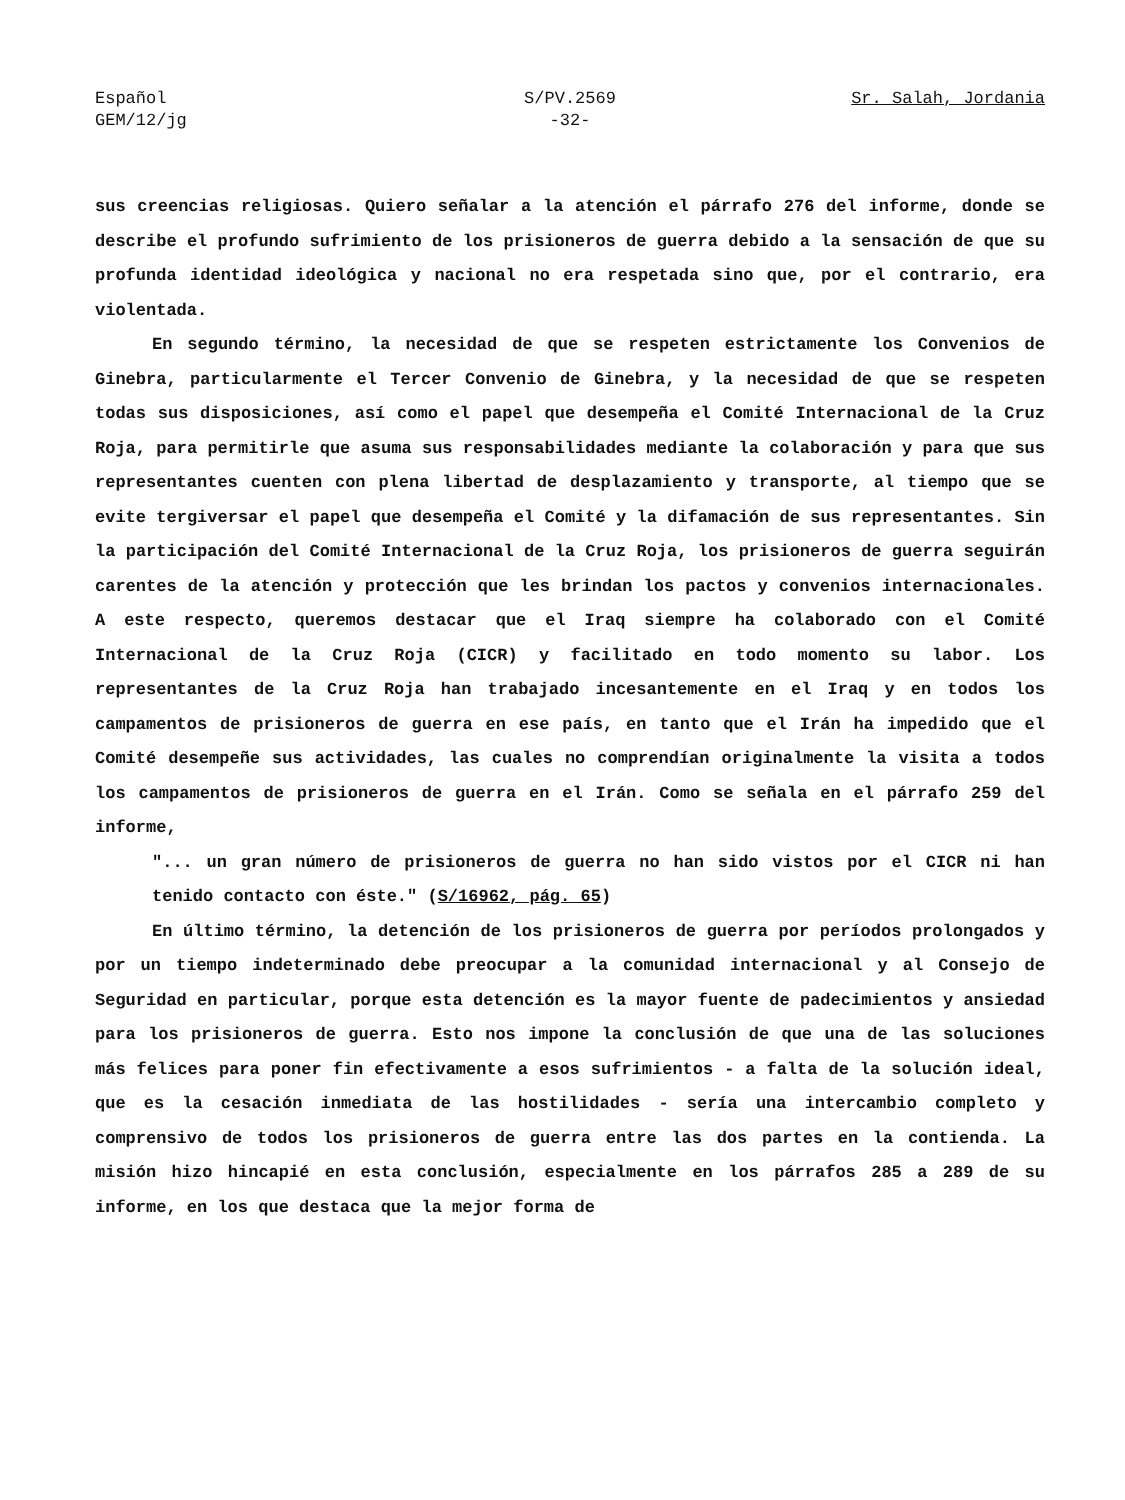Español
GEM/12/jg
S/PV.2569
-32-
Sr. Salah, Jordania
sus creencias religiosas. Quiero señalar a la atención el párrafo 276 del informe, donde se describe el profundo sufrimiento de los prisioneros de guerra debido a la sensación de que su profunda identidad ideológica y nacional no era respetada sino que, por el contrario, era violentada.
En segundo término, la necesidad de que se respeten estrictamente los Convenios de Ginebra, particularmente el Tercer Convenio de Ginebra, y la necesidad de que se respeten todas sus disposiciones, así como el papel que desempeña el Comité Internacional de la Cruz Roja, para permitirle que asuma sus responsabilidades mediante la colaboración y para que sus representantes cuenten con plena libertad de desplazamiento y transporte, al tiempo que se evite tergiversar el papel que desempeña el Comité y la difamación de sus representantes. Sin la participación del Comité Internacional de la Cruz Roja, los prisioneros de guerra seguirán carentes de la atención y protección que les brindan los pactos y convenios internacionales. A este respecto, queremos destacar que el Iraq siempre ha colaborado con el Comité Internacional de la Cruz Roja (CICR) y facilitado en todo momento su labor. Los representantes de la Cruz Roja han trabajado incesantemente en el Iraq y en todos los campamentos de prisioneros de guerra en ese país, en tanto que el Irán ha impedido que el Comité desempeñe sus actividades, las cuales no comprendían originalmente la visita a todos los campamentos de prisioneros de guerra en el Irán. Como se señala en el párrafo 259 del informe,
"... un gran número de prisioneros de guerra no han sido vistos por el CICR ni han tenido contacto con éste." (S/16962, pág. 65)
En último término, la detención de los prisioneros de guerra por períodos prolongados y por un tiempo indeterminado debe preocupar a la comunidad internacional y al Consejo de Seguridad en particular, porque esta detención es la mayor fuente de padecimientos y ansiedad para los prisioneros de guerra. Esto nos impone la conclusión de que una de las soluciones más felices para poner fin efectivamente a esos sufrimientos - a falta de la solución ideal, que es la cesación inmediata de las hostilidades - sería una intercambio completo y comprensivo de todos los prisioneros de guerra entre las dos partes en la contienda. La misión hizo hincapié en esta conclusión, especialmente en los párrafos 285 a 289 de su informe, en los que destaca que la mejor forma de